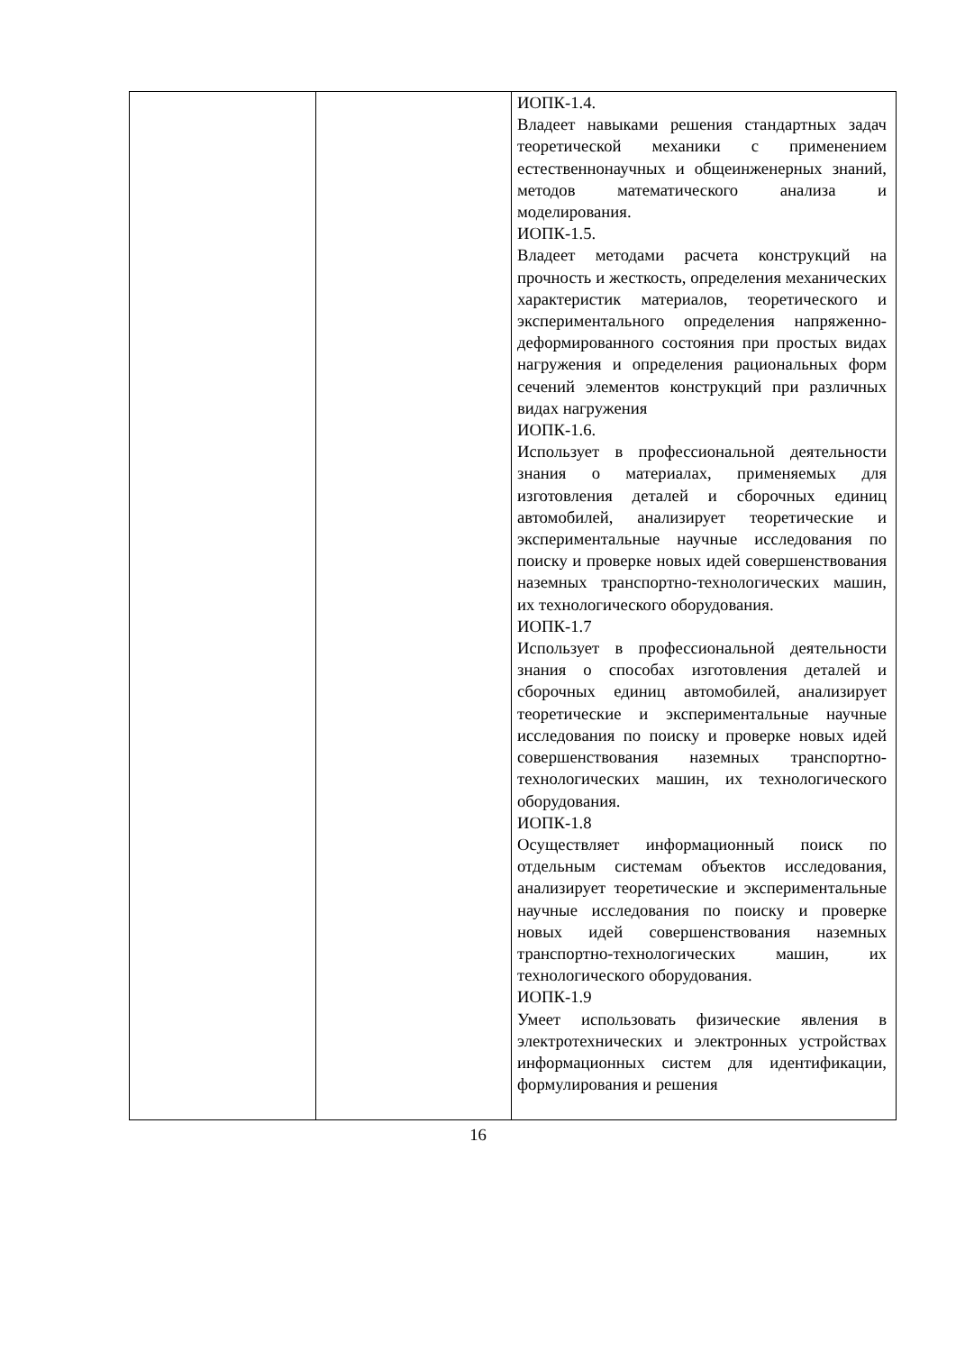| | | ИОПК-1.4. Владеет навыками решения стандартных задач теоретической механики с применением естественнонаучных и общеинженерных знаний, методов математического анализа и моделирования. ИОПК-1.5. Владеет методами расчета конструкций на прочность и жесткость, определения механических характеристик материалов, теоретического и экспериментального определения напряженно-деформированного состояния при простых видах нагружения и определения рациональных форм сечений элементов конструкций при различных видах нагружения ИОПК-1.6. Использует в профессиональной деятельности знания о материалах, применяемых для изготовления деталей и сборочных единиц автомобилей, анализирует теоретические и экспериментальные научные исследования по поиску и проверке новых идей совершенствования наземных транспортно-технологических машин, их технологического оборудования. ИОПК-1.7 Использует в профессиональной деятельности знания о способах изготовления деталей и сборочных единиц автомобилей, анализирует теоретические и экспериментальные научные исследования по поиску и проверке новых идей совершенствования наземных транспортно-технологических машин, их технологического оборудования. ИОПК-1.8 Осуществляет информационный поиск по отдельным системам объектов исследования, анализирует теоретические и экспериментальные научные исследования по поиску и проверке новых идей совершенствования наземных транспортно-технологических машин, их технологического оборудования. ИОПК-1.9 Умеет использовать физические явления в электротехнических и электронных устройствах информационных систем для идентификации, формулирования и решения |
16